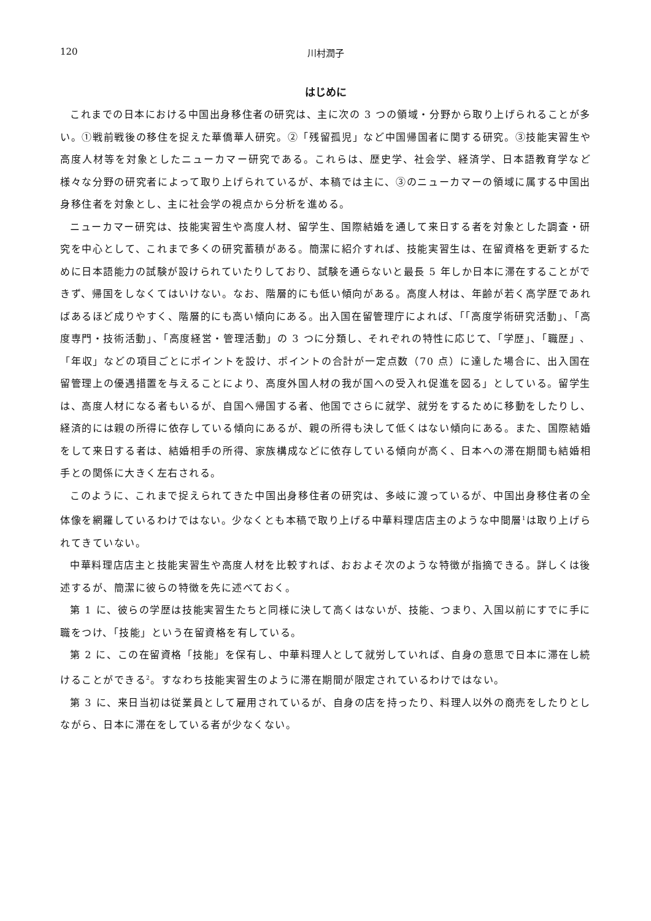120 川村潤子
はじめに
これまでの日本における中国出身移住者の研究は、主に次の 3 つの領域・分野から取り上げられることが多い。①戦前戦後の移住を捉えた華僑華人研究。②「残留孤児」など中国帰国者に関する研究。③技能実習生や高度人材等を対象としたニューカマー研究である。これらは、歴史学、社会学、経済学、日本語教育学など様々な分野の研究者によって取り上げられているが、本稿では主に、③のニューカマーの領域に属する中国出身移住者を対象とし、主に社会学の視点から分析を進める。
ニューカマー研究は、技能実習生や高度人材、留学生、国際結婚を通して来日する者を対象とした調査・研究を中心として、これまで多くの研究蓄積がある。簡潔に紹介すれば、技能実習生は、在留資格を更新するために日本語能力の試験が設けられていたりしており、試験を通らないと最長 5 年しか日本に滞在することができず、帰国をしなくてはいけない。なお、階層的にも低い傾向がある。高度人材は、年齢が若く高学歴であればあるほど成りやすく、階層的にも高い傾向にある。出入国在留管理庁によれば、「「高度学術研究活動」、「高度専門・技術活動」、「高度経営・管理活動」の 3 つに分類し、それぞれの特性に応じて、「学歴」、「職歴」、「年収」などの項目ごとにポイントを設け、ポイントの合計が一定点数（70 点）に達した場合に、出入国在留管理上の優遇措置を与えることにより、高度外国人材の我が国への受入れ促進を図る」としている。留学生は、高度人材になる者もいるが、自国へ帰国する者、他国でさらに就学、就労をするために移動をしたりし、経済的には親の所得に依存している傾向にあるが、親の所得も決して低くはない傾向にある。また、国際結婚をして来日する者は、結婚相手の所得、家族構成などに依存している傾向が高く、日本への滞在期間も結婚相手との関係に大きく左右される。
このように、これまで捉えられてきた中国出身移住者の研究は、多岐に渡っているが、中国出身移住者の全体像を網羅しているわけではない。少なくとも本稿で取り上げる中華料理店店主のような中間層<sup>1</sup>は取り上げられてきていない。
中華料理店店主と技能実習生や高度人材を比較すれば、おおよそ次のような特徴が指摘できる。詳しくは後述するが、簡潔に彼らの特徴を先に述べておく。
第 1 に、彼らの学歴は技能実習生たちと同様に決して高くはないが、技能、つまり、入国以前にすでに手に職をつけ、「技能」という在留資格を有している。
第 2 に、この在留資格「技能」を保有し、中華料理人として就労していれば、自身の意思で日本に滞在し続けることができる<sup>2</sup>。すなわち技能実習生のように滞在期間が限定されているわけではない。
第 3 に、来日当初は従業員として雇用されているが、自身の店を持ったり、料理人以外の商売をしたりとしながら、日本に滞在をしている者が少なくない。